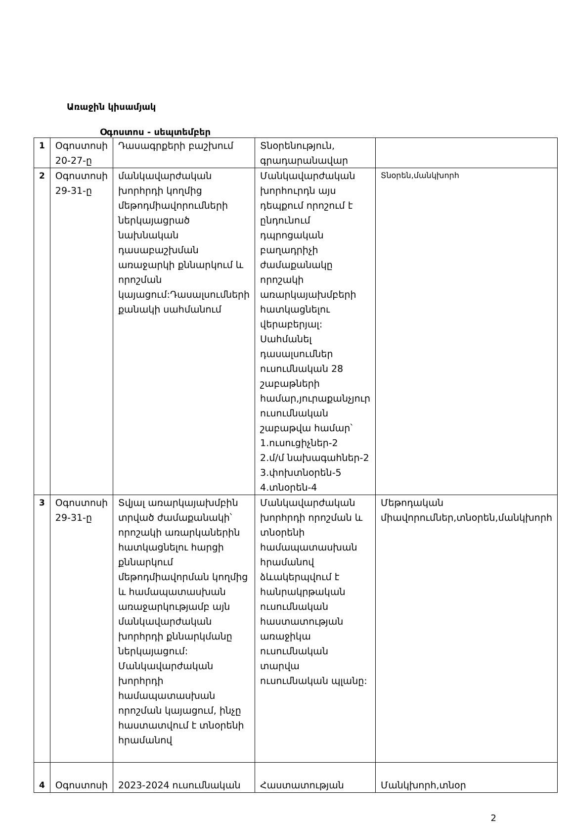Առաջին կիսամյակ
Օգոստոս - սեպտեմբեր
| 1 | Օգոստոսի 20-27-ը | Դասագրքերի բաշխում | Տնօրենություն, գրադարանավար | |
| 2 | Օգոստոսի 29-31-ը | մանկավարժական խորհրդի կողմից մեթոդմիավորումների ներկայացրած նախնական դասաբաշխման առաջարկի քննարկում և որոշման կայացում:Դասալսումների քանակի սահմանում | Մանկավարժական խորհուրդն այս դեպքում որոշում է ընդունում դպրոցական բաղադրիչի ժամաքանակը որոշակի առարկայախմբերի հատկացնելու վերաբերյալ: Սահմանել դասալսումներ ուսումնական 28 շաբաթների համար,յուրաքանչյուր ուսումնական շաբաթվա համար՝ 1.ուսուցիչներ-2 2.մ/մ նախագահներ-2 3.փոխտնօրեն-5 4.տնօրեն-4 | Տնօրեն,մանկխորհ |
| 3 | Օգոստոսի 29-31-ը | Տվյալ առարկայախմբին տրված ժամաքանակի՝ որոշակի առարկաներին հատկացնելու հարցի քննարկում մեթոդմիավորման կողմից և համապատասխան առաջարկությամբ այն մանկավարժական խորհրդի քննարկմանը ներկայացում: Մանկավարժական խորհրդի համապատասխան որոշման կայացում, ինչը հաստատվում է տնօրենի հրամանով | Մանկավարժական խորհրդի որոշման և տնօրենի համապատասխան հրամանով ձևակերպվում է հանրակրթական ուսումնական հաստատության առաջիկա ուսումնական տարվա ուսումնական պլանը: | Մեթոդական միավորումներ,տնօրեն,մանկխորհ |
| 4 | Օգոստոսի | 2023-2024 ուսումնական | Հաստատության | Մանկխորհ,տնօր |
2